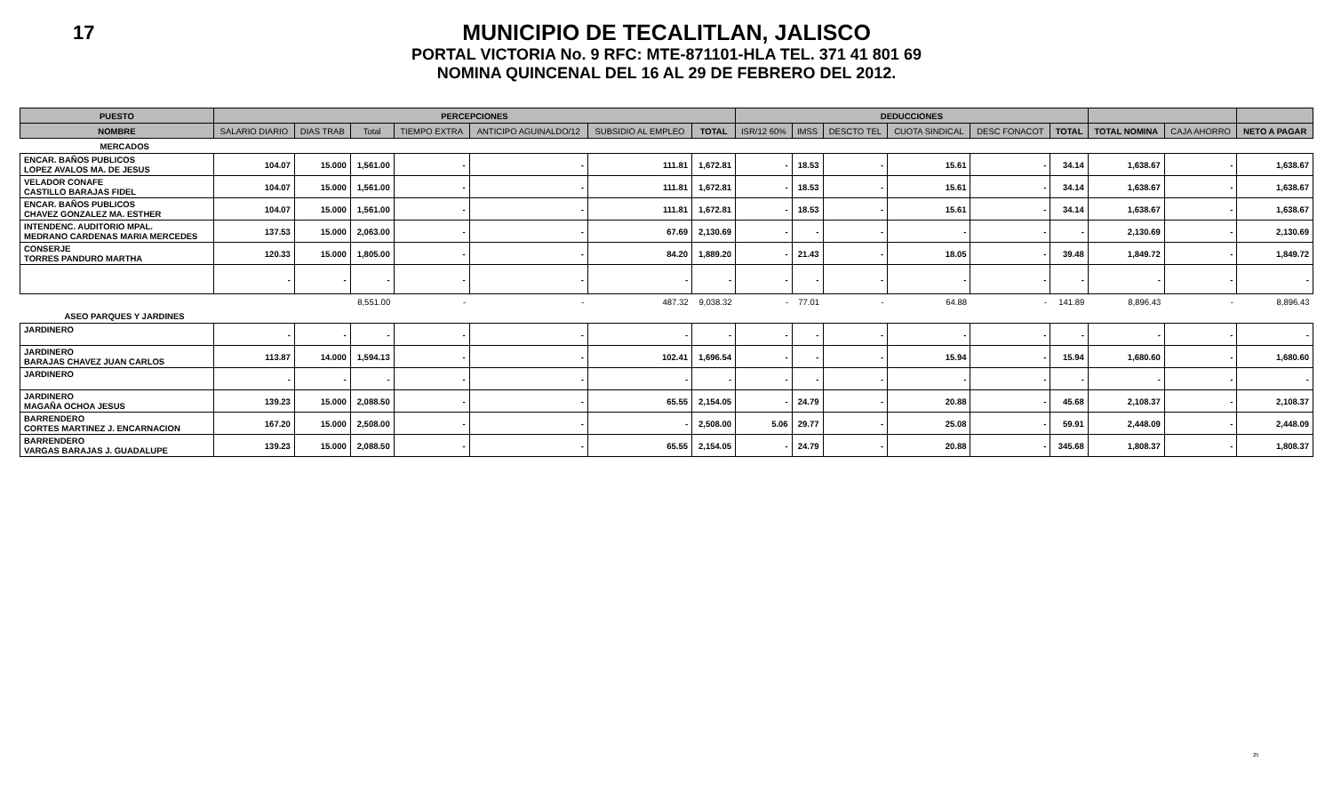17
MUNICIPIO DE TECALITLAN, JALISCO
PORTAL VICTORIA No. 9 RFC: MTE-871101-HLA TEL. 371 41 801 69
NOMINA QUINCENAL DEL 16 AL 29 DE FEBRERO DEL 2012.
| PUESTO | PERCEPCIONES | | | | | | | DEDUCCIONES | | | | | | | | |
| --- | --- | --- | --- | --- | --- | --- | --- | --- | --- | --- | --- | --- | --- | --- | --- | --- |
| NOMBRE | SALARIO DIARIO | DIAS TRAB | Total | TIEMPO EXTRA | ANTICIPO AGUINALDO/12 | SUBSIDIO AL EMPLEO | TOTAL | ISR/12 60% | IMSS | DESCTO TEL | CUOTA SINDICAL | DESC FONACOT | TOTAL | TOTAL NOMINA | CAJA AHORRO | NETO A PAGAR |
| MERCADOS | | | | | | | | | | | | | | | | |
| ENCAR. BAÑOS PUBLICOS LOPEZ AVALOS MA. DE JESUS | 104.07 | 15.000 | 1,561.00 | - | - | 111.81 | 1,672.81 | - | 18.53 | - | 15.61 | - | 34.14 | 1,638.67 | - | 1,638.67 |
| VELADOR CONAFE CASTILLO BARAJAS FIDEL | 104.07 | 15.000 | 1,561.00 | - | - | 111.81 | 1,672.81 | - | 18.53 | - | 15.61 | - | 34.14 | 1,638.67 | - | 1,638.67 |
| ENCAR. BAÑOS PUBLICOS CHAVEZ GONZALEZ MA. ESTHER | 104.07 | 15.000 | 1,561.00 | - | - | 111.81 | 1,672.81 | - | 18.53 | - | 15.61 | - | 34.14 | 1,638.67 | - | 1,638.67 |
| INTENDENC. AUDITORIO MPAL. MEDRANO CARDENAS MARIA MERCEDES | 137.53 | 15.000 | 2,063.00 | - | - | 67.69 | 2,130.69 | - | - | - | - | - | - | 2,130.69 | - | 2,130.69 |
| CONSERJE TORRES PANDURO MARTHA | 120.33 | 15.000 | 1,805.00 | - | - | 84.20 | 1,889.20 | - | 21.43 | - | 18.05 | - | 39.48 | 1,849.72 | - | 1,849.72 |
| | - | - | - | - | - | - | - | - | - | - | - | - | - | - | - | - |
| | | | 8,551.00 | - | - | 487.32 | 9,038.32 | - | 77.01 | - | 64.88 | - | 141.89 | 8,896.43 | - | 8,896.43 |
| ASEO PARQUES Y JARDINES | | | | | | | | | | | | | | | | |
| JARDINERO | - | - | - | - | - | - | - | - | - | - | - | - | - | - | - | - |
| JARDINERO BARAJAS CHAVEZ JUAN CARLOS | 113.87 | 14.000 | 1,594.13 | - | - | 102.41 | 1,696.54 | - | - | - | 15.94 | - | 15.94 | 1,680.60 | - | 1,680.60 |
| JARDINERO | - | - | - | - | - | - | - | - | - | - | - | - | - | - | - | - |
| JARDINERO MAGAÑA OCHOA JESUS | 139.23 | 15.000 | 2,088.50 | - | - | 65.55 | 2,154.05 | - | 24.79 | - | 20.88 | - | 45.68 | 2,108.37 | - | 2,108.37 |
| BARRENDERO CORTES MARTINEZ J. ENCARNACION | 167.20 | 15.000 | 2,508.00 | - | - | - | 2,508.00 | 5.06 | 29.77 | - | 25.08 | - | 59.91 | 2,448.09 | - | 2,448.09 |
| BARRENDERO VARGAS BARAJAS J. GUADALUPE | 139.23 | 15.000 | 2,088.50 | - | - | 65.55 | 2,154.05 | - | 24.79 | - | 20.88 | - | 345.68 | 1,808.37 | - | 1,808.37 |
25